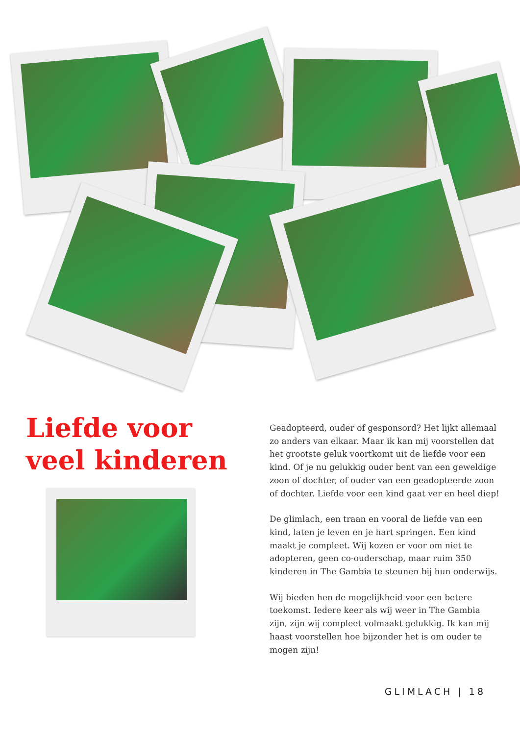Liefde voor veel kinderen
Geadopteerd, ouder of gesponsord? Het lijkt allemaal zo anders van elkaar. Maar ik kan mij voorstellen dat het grootste geluk voortkomt uit de liefde voor een kind. Of je nu gelukkig ouder bent van een geweldige zoon of dochter, of ouder van een geadopteerde zoon of dochter. Liefde voor een kind gaat ver en heel diep!
De glimlach, een traan en vooral de liefde van een kind, laten je leven en je hart springen. Een kind maakt je compleet. Wij kozen er voor om niet te adopteren, geen co-ouderschap, maar ruim 350 kinderen in The Gambia te steunen bij hun onderwijs.
Wij bieden hen de mogelijkheid voor een betere toekomst. Iedere keer als wij weer in The Gambia zijn, zijn wij compleet volmaakt gelukkig. Ik kan mij haast voorstellen hoe bijzonder het is om ouder te mogen zijn!
GLIMLACH | 18